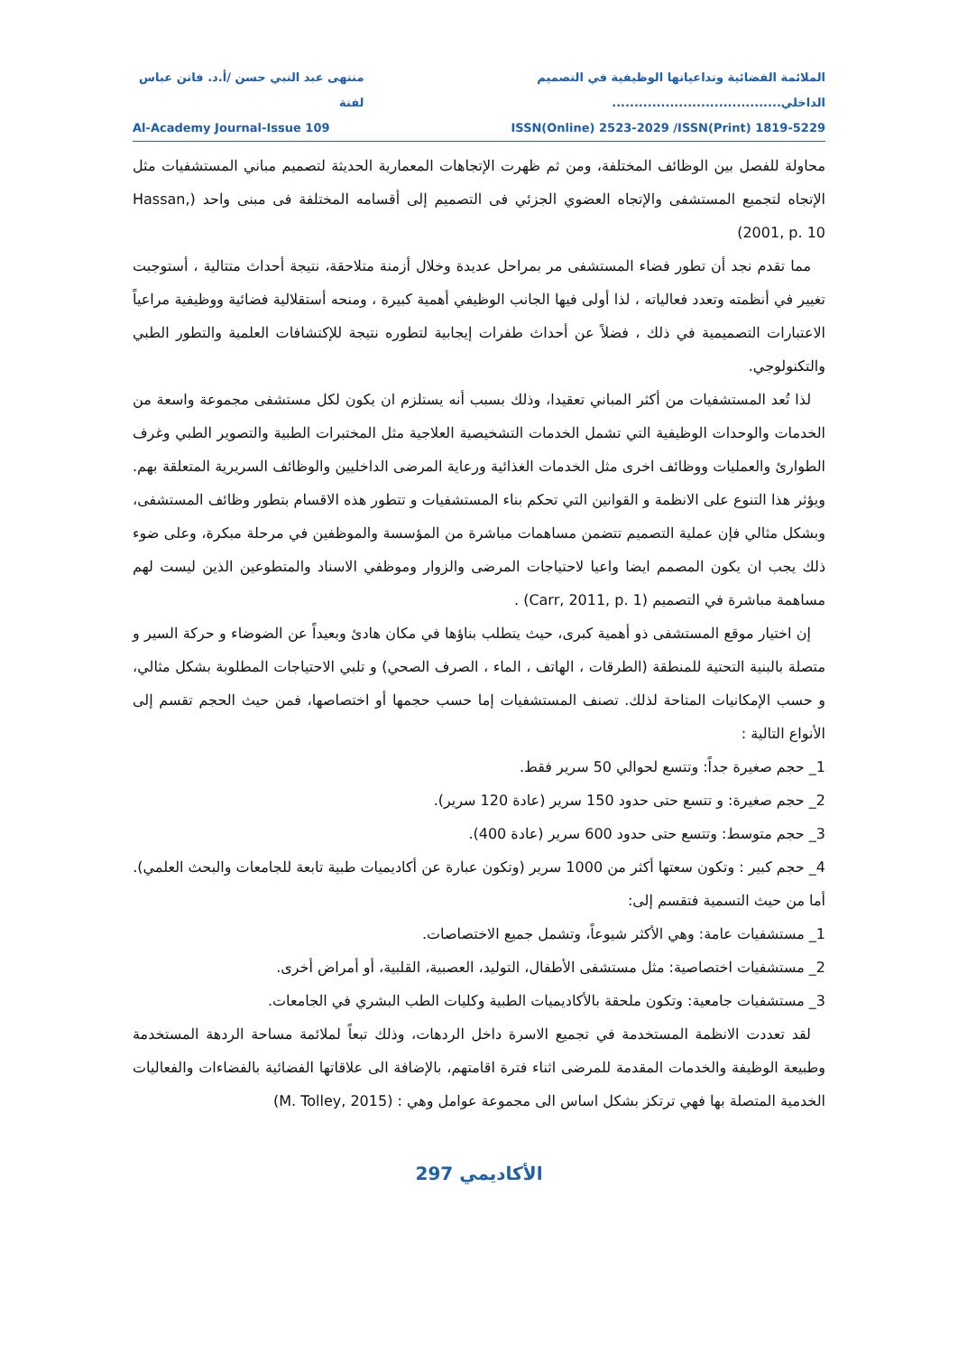الملائمة الفضائية وتداعياتها الوظيفية في التصميم الداخلي...................................... منتهى عبد النبي حسن /أ.د. فاتن عباس لفتة
ISSN(Online) 2523-2029 /ISSN(Print) 1819-5229 Al-Academy Journal-Issue 109
محاولة للفصل بين الوظائف المختلفة، ومن ثم ظهرت الإتجاهات المعمارية الحديثة لتصميم مباني المستشفيات مثل الإتجاه لتجميع المستشفى والإتجاه العضوي الجزئي فى التصميم إلى أقسامه المختلفة فى مبنى واحد (Hassan, 2001, p. 10)
مما تقدم نجد أن تطور فضاء المستشفى مر بمراحل عديدة وخلال أزمنة متلاحقة، نتيجة أحداث متتالية ، أستوجبت تغيير في أنظمته وتعدد فعالياته ، لذا أولى فيها الجانب الوظيفي أهمية كبيرة ، ومنحه أستقلالية فضائية ووظيفية مراعياً الاعتبارات التصميمية في ذلك ، فضلاً عن أحداث طفرات إيجابية لتطوره نتيجة للإكتشافات العلمية والتطور الطبي والتكنولوجي.
لذا تُعد المستشفيات من أكثر المباني تعقيدا، وذلك بسبب أنه يستلزم ان يكون لكل مستشفى مجموعة واسعة من الخدمات والوحدات الوظيفية التي تشمل الخدمات التشخيصية العلاجية مثل المختبرات الطبية والتصوير الطبي وغرف الطوارئ والعمليات ووظائف اخرى مثل الخدمات الغذائية ورعاية المرضى الداخليين والوظائف السريرية المتعلقة بهم. ويؤثر هذا التنوع على الانظمة و القوانين التي تحكم بناء المستشفيات و تتطور هذه الاقسام بتطور وظائف المستشفى، وبشكل مثالي فإن عملية التصميم تتضمن مساهمات مباشرة من المؤسسة والموظفين في مرحلة مبكرة، وعلى ضوء ذلك يجب ان يكون المصمم ايضا واعيا لاحتياجات المرضى والزوار وموظفي الاسناد والمتطوعين الذين ليست لهم مساهمة مباشرة في التصميم (Carr, 2011, p. 1) .
إن اختيار موقع المستشفى ذو أهمية كبرى، حيث يتطلب بناؤها في مكان هادئ وبعيداً عن الضوضاء و حركة السير و متصلة بالبنية التحتية للمنطقة (الطرقات ، الهاتف ، الماء ، الصرف الصحي) و تلبي الاحتياجات المطلوبة بشكل مثالي، و حسب الإمكانيات المتاحة لذلك. تصنف المستشفيات إما حسب حجمها أو اختصاصها، فمن حيث الحجم تقسم إلى الأنواع التالية :
1_ حجم صغيرة جداً: وتتسع لحوالي 50 سرير فقط.
2_ حجم صغيرة: و تتسع حتى حدود 150 سرير (عادة 120 سرير).
3_ حجم متوسط: وتتسع حتى حدود 600 سرير (عادة 400).
4_ حجم كبير : وتكون سعتها أكثر من 1000 سرير (وتكون عبارة عن أكاديميات طبية تابعة للجامعات والبحث العلمي).
أما من حيث التسمية فتقسم إلى:
1_ مستشفيات عامة: وهي الأكثر شيوعاً، وتشمل جميع الاختصاصات.
2_ مستشفيات اختصاصية: مثل مستشفى الأطفال، التوليد، العصبية، القلبية، أو أمراض أخرى.
3_ مستشفيات جامعية: وتكون ملحقة بالأكاديميات الطبية وكليات الطب البشري في الجامعات.
لقد تعددت الانظمة المستخدمة في تجميع الاسرة داخل الردهات، وذلك تبعاً لملائمة مساحة الردهة المستخدمة وطبيعة الوظيفة والخدمات المقدمة للمرضى اثناء فترة اقامتهم، بالإضافة الى علاقاتها الفضائية بالفضاءات والفعاليات الخدمية المتصلة بها فهي ترتكز بشكل اساس الى مجموعة عوامل وهي : (M. Tolley, 2015)
الأكاديمي 297